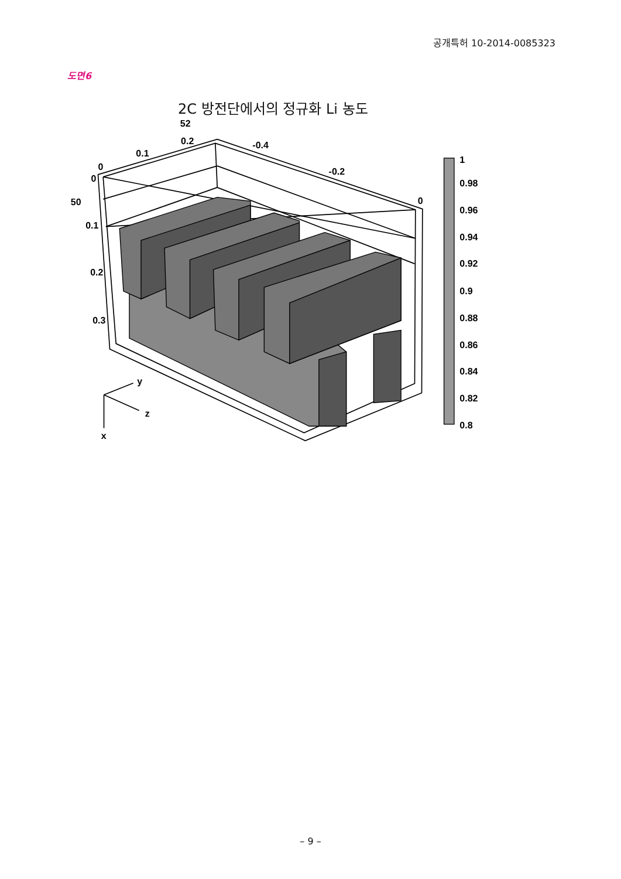공개특허 10-2014-0085323
도면6
2C 방전단에서의 정규화 Li 농도
52
0.2
0.1
0
0
-0.4
-0.2
0
50
0.1
0.2
0.3
y
z
x
1
0.98
0.96
0.94
0.92
0.9
0.88
0.86
0.84
0.82
0.8
– 9 –